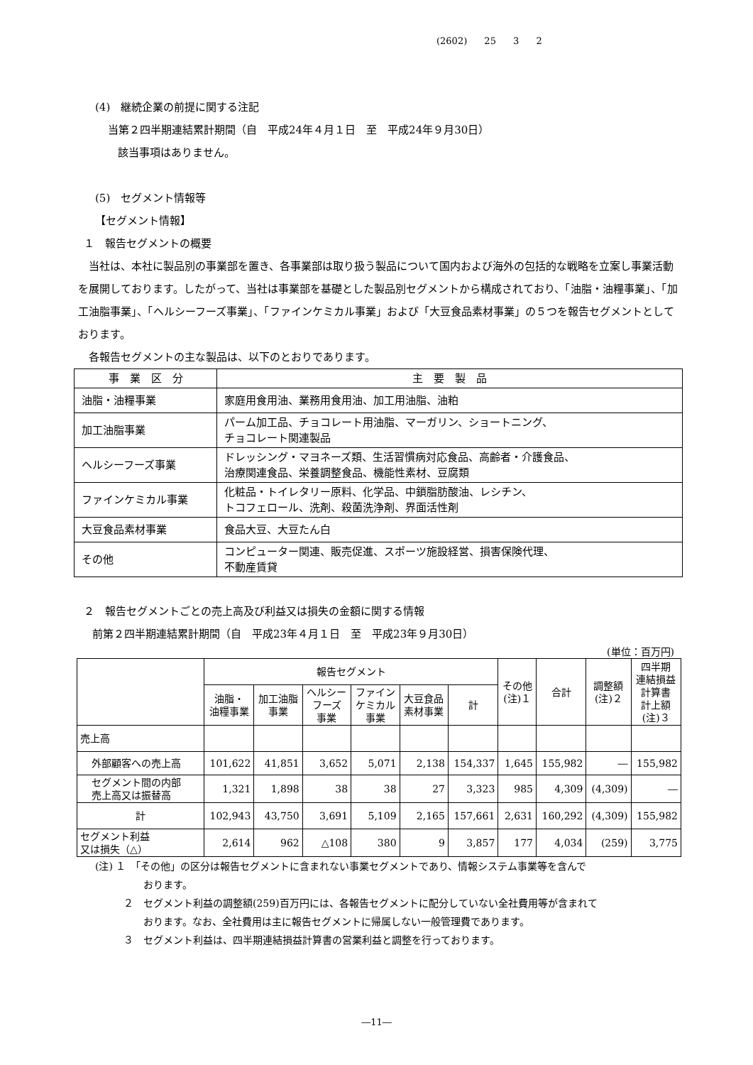(2602) 25 3 2
(4)　継続企業の前提に関する注記
当第２四半期連結累計期間（自　平成24年４月１日　至　平成24年９月30日）
該当事項はありません。
(5)　セグメント情報等
【セグメント情報】
１　報告セグメントの概要
　当社は、本社に製品別の事業部を置き、各事業部は取り扱う製品について国内および海外の包括的な戦略を立案し事業活動を展開しております。したがって、当社は事業部を基礎とした製品別セグメントから構成されており、「油脂・油糧事業」、「加工油脂事業」、「ヘルシーフーズ事業」、「ファインケミカル事業」および「大豆食品素材事業」の５つを報告セグメントとしております。
　各報告セグメントの主な製品は、以下のとおりであります。
| 事 業 区 分 | 主 要 製 品 |
| --- | --- |
| 油脂・油糧事業 | 家庭用食用油、業務用食用油、加工用油脂、油粕 |
| 加工油脂事業 | パーム加工品、チョコレート用油脂、マーガリン、ショートニング、 チョコレート関連製品 |
| ヘルシーフーズ事業 | ドレッシング・マヨネーズ類、生活習慣病対応食品、高齢者・介護食品、 治療関連食品、栄養調整食品、機能性素材、豆腐類 |
| ファインケミカル事業 | 化粧品・トイレタリー原料、化学品、中鎖脂肪酸油、レシチン、 トコフェロール、洗剤、殺菌洗浄剤、界面活性剤 |
| 大豆食品素材事業 | 食品大豆、大豆たん白 |
| その他 | コンピューター関連、販売促進、スポーツ施設経営、損害保険代理、 不動産賃貸 |
２　報告セグメントごとの売上高及び利益又は損失の金額に関する情報
前第２四半期連結累計期間（自　平成23年４月１日　至　平成23年９月30日）
(単位：百万円)
| | 報告セグメント | | | | | | その他 (注)１ | 合計 | 調整額 (注)２ | 四半期 連結損益 計算書 計上額 (注)３ |
| --- | --- | --- | --- | --- | --- | --- | --- | --- | --- | --- |
| | 油脂・ 油糧事業 | 加工油脂 事業 | ヘルシー フーズ 事業 | ファイン ケミカル 事業 | 大豆食品 素材事業 | 計 | | | | |
| 売上高 | | | | | | | | | | |
| 外部顧客への売上高 | 101,622 | 41,851 | 3,652 | 5,071 | 2,138 | 154,337 | 1,645 | 155,982 | ― | 155,982 |
| セグメント間の内部 売上高又は振替高 | 1,321 | 1,898 | 38 | 38 | 27 | 3,323 | 985 | 4,309 | (4,309) | ― |
| 計 | 102,943 | 43,750 | 3,691 | 5,109 | 2,165 | 157,661 | 2,631 | 160,292 | (4,309) | 155,982 |
| セグメント利益 又は損失（△） | 2,614 | 962 | △108 | 380 | 9 | 3,857 | 177 | 4,034 | (259) | 3,775 |
(注) １　「その他」の区分は報告セグメントに含まれない事業セグメントであり、情報システム事業等を含んで
おります。
２　セグメント利益の調整額(259)百万円には、各報告セグメントに配分していない全社費用等が含まれて
おります。なお、全社費用は主に報告セグメントに帰属しない一般管理費であります。
３　セグメント利益は、四半期連結損益計算書の営業利益と調整を行っております。
―11―